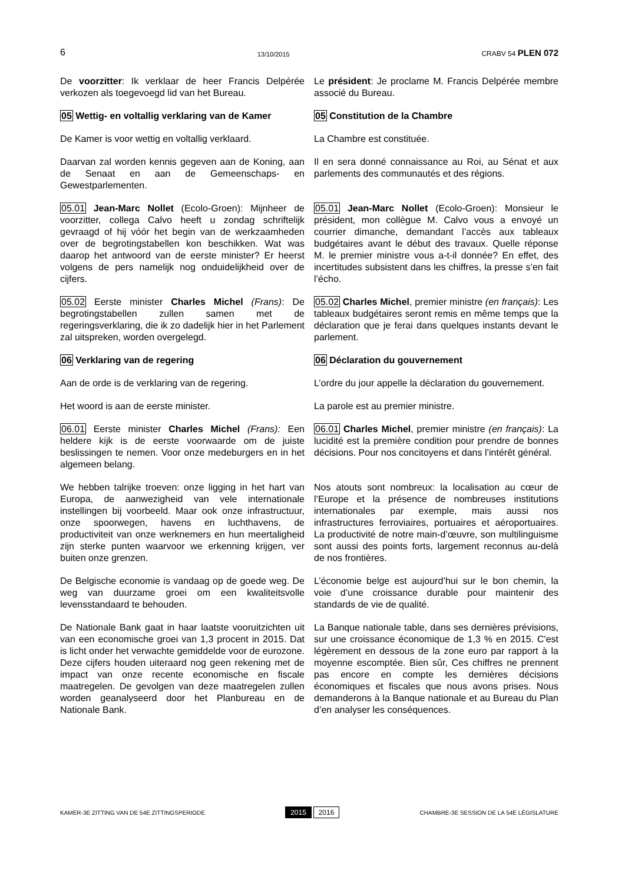6 13/10/2015 CRABV 54 PLEN 072
De voorzitter: Ik verklaar de heer Francis Delpérée verkozen als toegevoegd lid van het Bureau.
Le président: Je proclame M. Francis Delpérée membre associé du Bureau.
05 Wettig- en voltallig verklaring van de Kamer
05 Constitution de la Chambre
De Kamer is voor wettig en voltallig verklaard.
La Chambre est constituée.
Daarvan zal worden kennis gegeven aan de Koning, aan de Senaat en aan de Gemeenschaps- en Gewestparlementen.
Il en sera donné connaissance au Roi, au Sénat et aux parlements des communautés et des régions.
05.01 Jean-Marc Nollet (Ecolo-Groen): Mijnheer de voorzitter, collega Calvo heeft u zondag schriftelijk gevraagd of hij vóór het begin van de werkzaamheden over de begrotingstabellen kon beschikken. Wat was daarop het antwoord van de eerste minister? Er heerst volgens de pers namelijk nog onduidelijkheid over de cijfers.
05.01 Jean-Marc Nollet (Ecolo-Groen): Monsieur le président, mon collègue M. Calvo vous a envoyé un courrier dimanche, demandant l’accès aux tableaux budgétaires avant le début des travaux. Quelle réponse M. le premier ministre vous a-t-il donnée? En effet, des incertitudes subsistent dans les chiffres, la presse s’en fait l’écho.
05.02 Eerste minister Charles Michel (Frans): De begrotingstabellen zullen samen met de regeringsverklaring, die ik zo dadelijk hier in het Parlement zal uitspreken, worden overgelegd.
05.02 Charles Michel, premier ministre (en français): Les tableaux budgétaires seront remis en même temps que la déclaration que je ferai dans quelques instants devant le parlement.
06 Verklaring van de regering 06 Déclaration du gouvernement
Aan de orde is de verklaring van de regering.
L’ordre du jour appelle la déclaration du gouvernement.
Het woord is aan de eerste minister. La parole est au premier ministre.
06.01 Eerste minister Charles Michel (Frans): Een heldere kijk is de eerste voorwaarde om de juiste beslissingen te nemen. Voor onze medeburgers en in het algemeen belang.
06.01 Charles Michel, premier ministre (en français): La lucidité est la première condition pour prendre de bonnes décisions. Pour nos concitoyens et dans l’intérêt général.
We hebben talrijke troeven: onze ligging in het hart van Europa, de aanwezigheid van vele internationale instellingen bij voorbeeld. Maar ook onze infrastructuur, onze spoorwegen, havens en luchthavens, de productiviteit van onze werknemers en hun meertaligheid zijn sterke punten waarvoor we erkenning krijgen, ver buiten onze grenzen.
Nos atouts sont nombreux: la localisation au cœur de l’Europe et la présence de nombreuses institutions internationales par exemple, mais aussi nos infrastructures ferroviaires, portuaires et aéroportuaires. La productivité de notre main-d’œuvre, son multilinguisme sont aussi des points forts, largement reconnus au-delà de nos frontières.
De Belgische economie is vandaag op de goede weg. De weg van duurzame groei om een kwaliteitsvolle levensstandaard te behouden.
L’économie belge est aujourd’hui sur le bon chemin, la voie d’une croissance durable pour maintenir des standards de vie de qualité.
De Nationale Bank gaat in haar laatste vooruitzichten uit van een economische groei van 1,3 procent in 2015. Dat is licht onder het verwachte gemiddelde voor de eurozone. Deze cijfers houden uiteraard nog geen rekening met de impact van onze recente economische en fiscale maatregelen. De gevolgen van deze maatregelen zullen worden geanalyseerd door het Planbureau en de Nationale Bank.
La Banque nationale table, dans ses dernières prévisions, sur une croissance économique de 1,3 % en 2015. C'est légèrement en dessous de la zone euro par rapport à la moyenne escomptée. Bien sûr, Ces chiffres ne prennent pas encore en compte les dernières décisions économiques et fiscales que nous avons prises. Nous demanderons à la Banque nationale et au Bureau du Plan d’en analyser les conséquences.
KAMER-3E ZITTING VAN DE 54E ZITTINGSPERIODE 2015 2016 CHAMBRE-3E SESSION DE LA 54E LÉGISLATURE